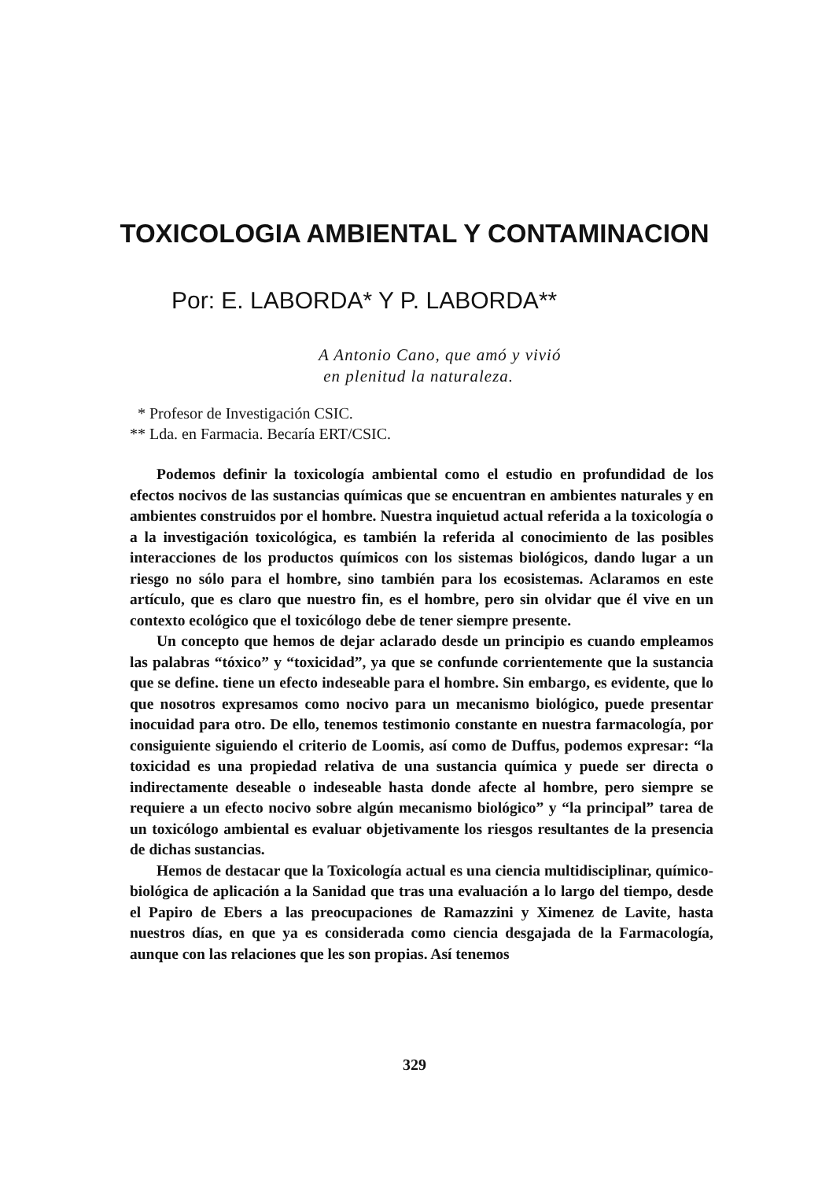TOXICOLOGIA AMBIENTAL Y CONTAMINACION
Por: E. LABORDA* Y P. LABORDA**
A Antonio Cano, que amó y vivió
en plenitud la naturaleza.
* Profesor de Investigación CSIC.
** Lda. en Farmacia. Becaría ERT/CSIC.
Podemos definir la toxicología ambiental como el estudio en profundidad de los efectos nocivos de las sustancias químicas que se encuentran en ambientes naturales y en ambientes construidos por el hombre. Nuestra inquietud actual referida a la toxicología o a la investigación toxicológica, es también la referida al conocimiento de las posibles interacciones de los productos químicos con los sistemas biológicos, dando lugar a un riesgo no sólo para el hombre, sino también para los ecosistemas. Aclaramos en este artículo, que es claro que nuestro fin, es el hombre, pero sin olvidar que él vive en un contexto ecológico que el toxicólogo debe de tener siempre presente.
Un concepto que hemos de dejar aclarado desde un principio es cuando empleamos las palabras “tóxico” y “toxicidad”, ya que se confunde corrientemente que la sustancia que se define. tiene un efecto indeseable para el hombre. Sin embargo, es evidente, que lo que nosotros expresamos como nocivo para un mecanismo biológico, puede presentar inocuidad para otro. De ello, tenemos testimonio constante en nuestra farmacología, por consiguiente siguiendo el criterio de Loomis, así como de Duffus, podemos expresar: “la toxicidad es una propiedad relativa de una sustancia química y puede ser directa o indirectamente deseable o indeseable hasta donde afecte al hombre, pero siempre se requiere a un efecto nocivo sobre algún mecanismo biológico” y “la principal” tarea de un toxicólogo ambiental es evaluar objetivamente los riesgos resultantes de la presencia de dichas sustancias.
Hemos de destacar que la Toxicología actual es una ciencia multidisciplinar, químico-biológica de aplicación a la Sanidad que tras una evaluación a lo largo del tiempo, desde el Papiro de Ebers a las preocupaciones de Ramazzini y Ximenez de Lavite, hasta nuestros días, en que ya es considerada como ciencia desgajada de la Farmacología, aunque con las relaciones que les son propias. Así tenemos
329